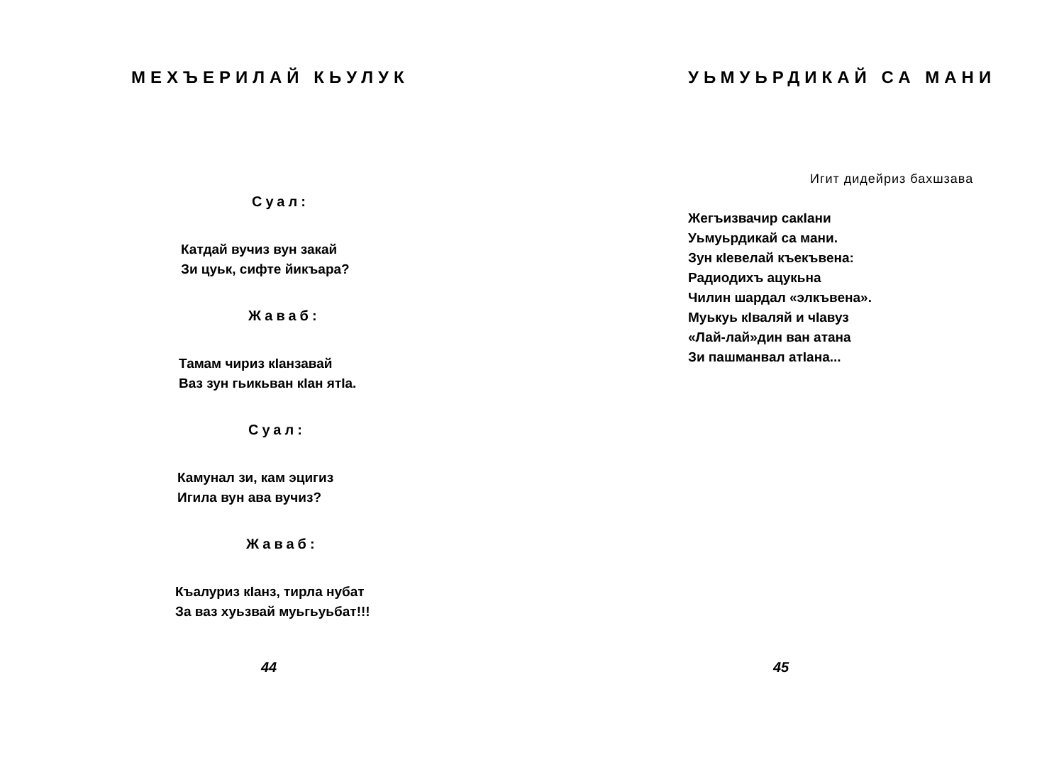МЕХЪЕРИЛАЙ КЬУЛУК
Суал:
Катдай вучиз вун закай
Зи цуьк, сифте йикъара?
Жаваб:
Тамам чириз кIанзавай
Ваз зун гьикьван кIан ятIа.
Суал:
Камунал зи, кам эцигиз
Игила вун ава вучиз?
Жаваб:
Къалуриз кIанз, тирла нубат
За ваз хуьзвай муьгьуьбат!!!
44
УЬМУЬРДИКАЙ СА МАНИ
Игит дидейриз бахшзава
Жегъизвачир сакIани
Уьмуьрдикай са мани.
Зун кIевелай къекъвена:
Радиодихъ ацукьна
Чилин шардал «элкъвена».
Муькуь кIваляй и чIавуз
«Лай-лай»дин ван атана
Зи пашманвал атIана...
45